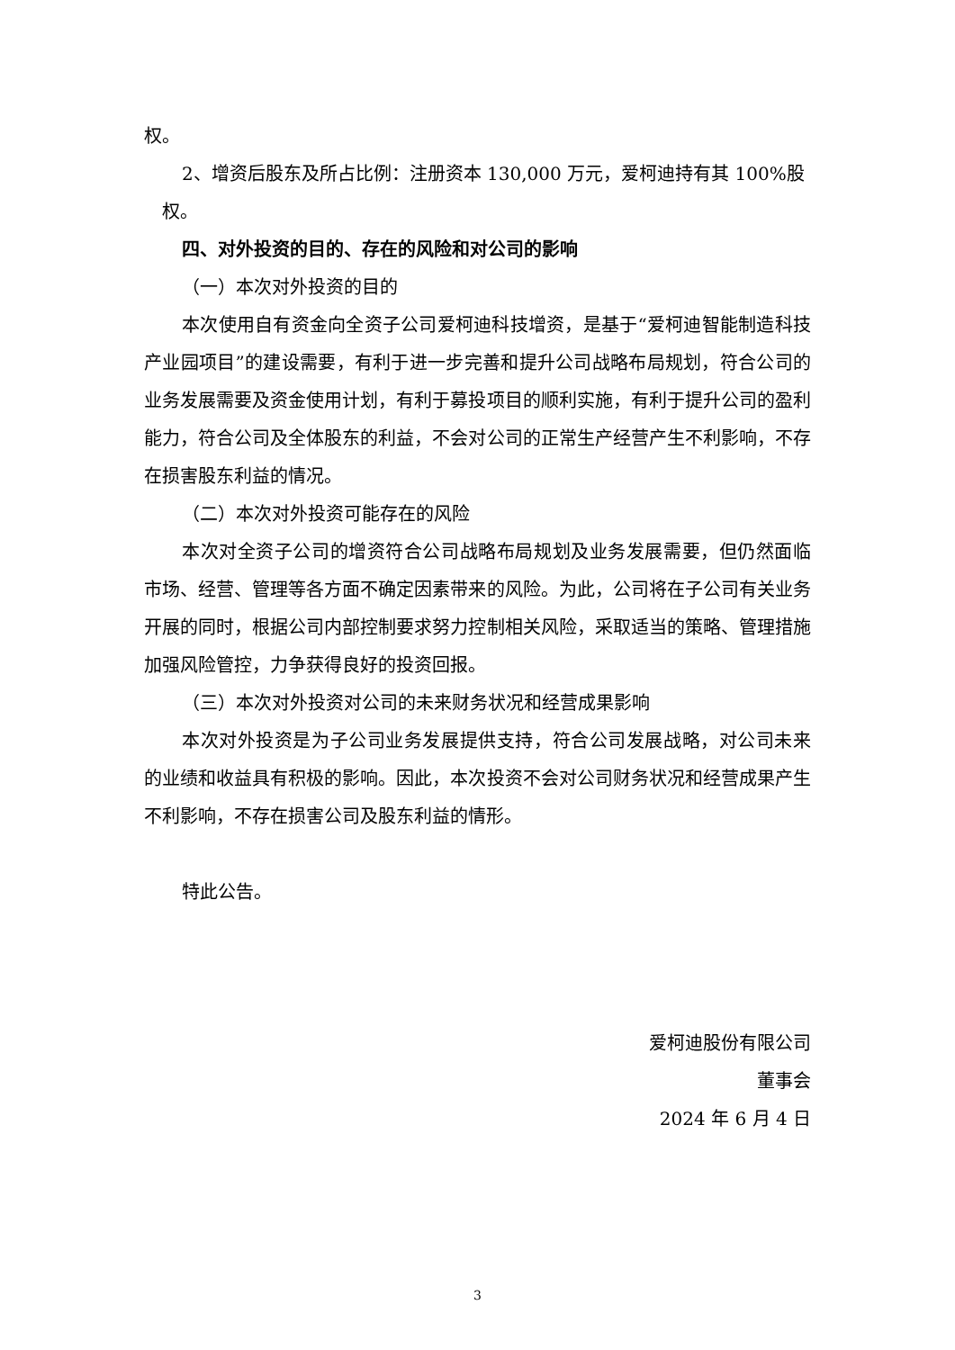权。
2、增资后股东及所占比例：注册资本 130,000 万元，爱柯迪持有其 100%股
权。
四、对外投资的目的、存在的风险和对公司的影响
（一）本次对外投资的目的
本次使用自有资金向全资子公司爱柯迪科技增资，是基于“爱柯迪智能制造科技产业园项目”的建设需要，有利于进一步完善和提升公司战略布局规划，符合公司的业务发展需要及资金使用计划，有利于募投项目的顺利实施，有利于提升公司的盈利能力，符合公司及全体股东的利益，不会对公司的正常生产经营产生不利影响，不存在损害股东利益的情况。
（二）本次对外投资可能存在的风险
本次对全资子公司的增资符合公司战略布局规划及业务发展需要，但仍然面临市场、经营、管理等各方面不确定因素带来的风险。为此，公司将在子公司有关业务开展的同时，根据公司内部控制要求努力控制相关风险，采取适当的策略、管理措施加强风险管控，力争获得良好的投资回报。
（三）本次对外投资对公司的未来财务状况和经营成果影响
本次对外投资是为子公司业务发展提供支持，符合公司发展战略，对公司未来的业绩和收益具有积极的影响。因此，本次投资不会对公司财务状况和经营成果产生不利影响，不存在损害公司及股东利益的情形。
特此公告。
爱柯迪股份有限公司
董事会
2024 年 6 月 4 日
3